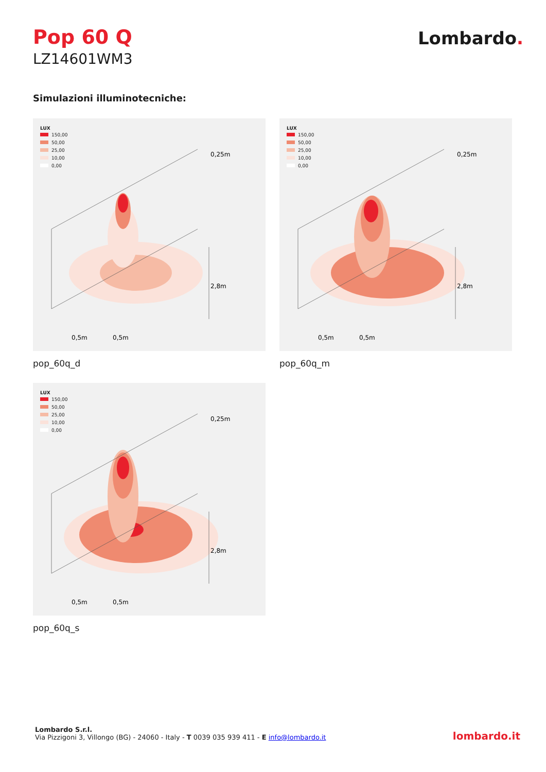Pop 60 Q
LZ14601WM3
Lombardo.
Simulazioni illuminotecniche:
LUX
150,00
50,00
25,00
10,00
0,00
2,8m
0,25m
0,5m
0,5m
pop_60q_d
LUX
150,00
50,00
25,00
10,00
0,00
2,8m
0,25m
0,5m
0,5m
pop_60q_m
LUX
150,00
50,00
25,00
10,00
0,00
2,8m
0,25m
0,5m
0,5m
pop_60q_s
Lombardo S.r.l.
Via Pizzigoni 3, Villongo (BG) - 24060 - Italy - T 0039 035 939 411 - E info@lombardo.it
lombardo.it